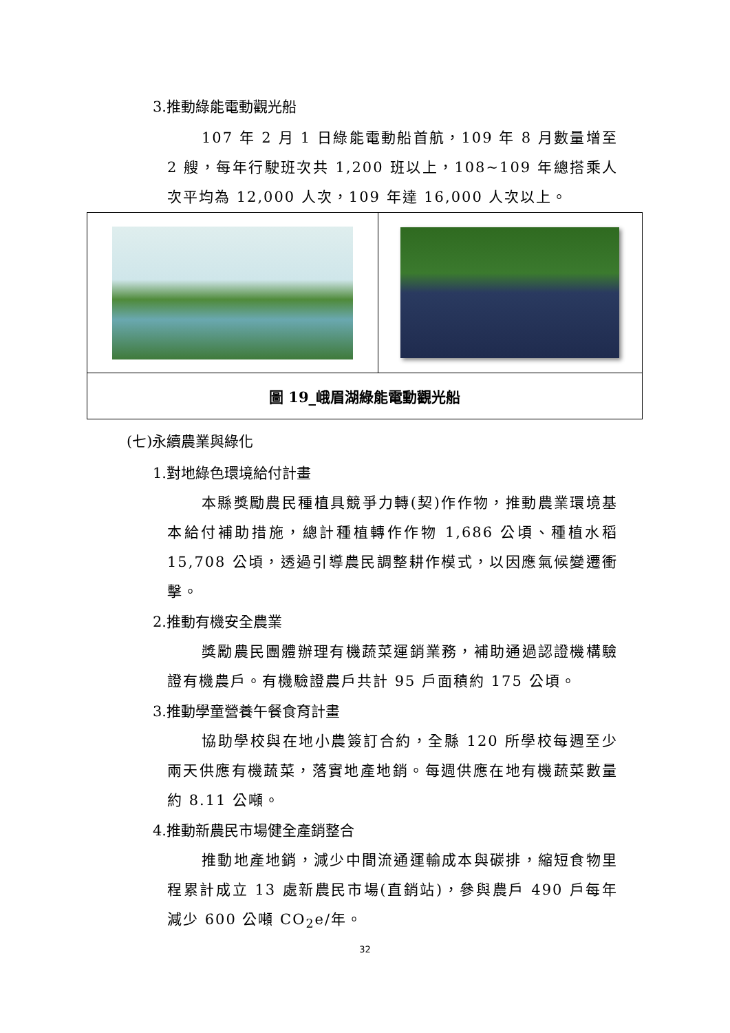3.推動綠能電動觀光船
107 年 2 月 1 日綠能電動船首航，109 年 8 月數量增至 2 艘，每年行駛班次共 1,200 班以上，108~109 年總搭乘人次平均為 12,000 人次，109 年達 16,000 人次以上。
| 圖 19_峨眉湖綠能電動觀光船 | |
(七)永續農業與綠化
1.對地綠色環境給付計畫
本縣獎勵農民種植具競爭力轉(契)作作物，推動農業環境基本給付補助措施，總計種植轉作作物 1,686 公頃、種植水稻 15,708 公頃，透過引導農民調整耕作模式，以因應氣候變遷衝擊。
2.推動有機安全農業
獎勵農民團體辦理有機蔬菜運銷業務，補助通過認證機構驗證有機農戶。有機驗證農戶共計 95 戶面積約 175 公頃。
3.推動學童營養午餐食育計畫
協助學校與在地小農簽訂合約，全縣 120 所學校每週至少兩天供應有機蔬菜，落實地產地銷。每週供應在地有機蔬菜數量約 8.11 公噸。
4.推動新農民市場健全產銷整合
推動地產地銷，減少中間流通運輸成本與碳排，縮短食物里程累計成立 13 處新農民市場(直銷站)，參與農戶 490 戶每年減少 600 公噸 CO<sub>2</sub>e/年。
32